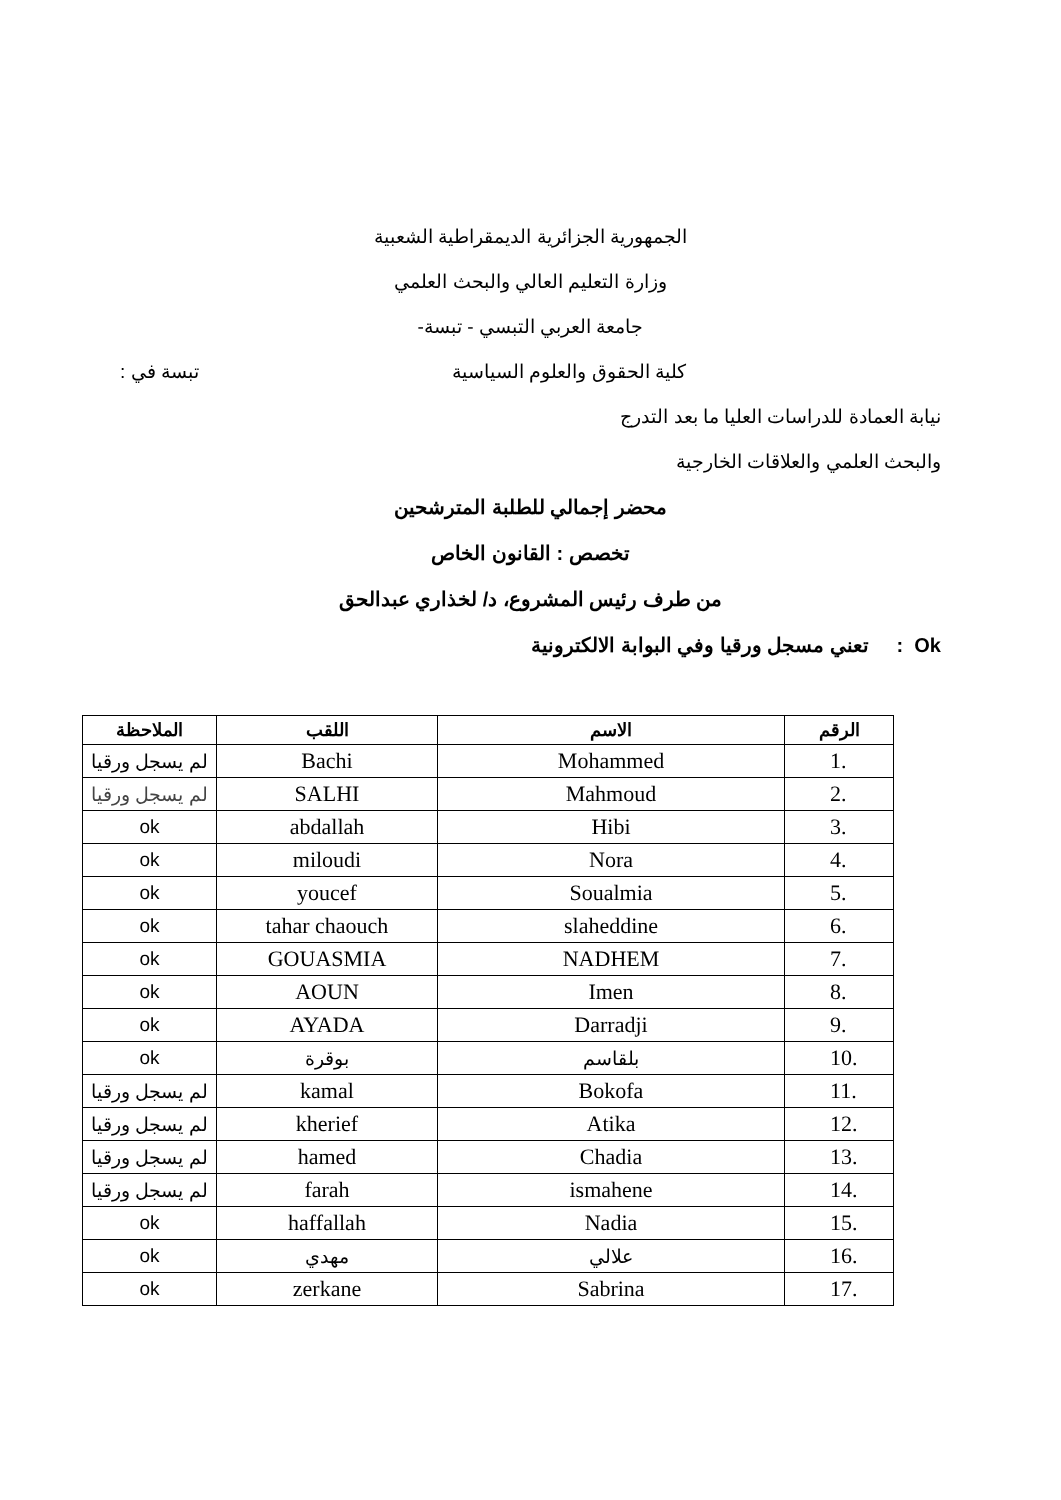الجمهورية الجزائرية الديمقراطية الشعبية
وزارة التعليم العالي والبحث العلمي
جامعة العربي التبسي - تبسة-
كلية الحقوق والعلوم السياسية تبسة في :
نيابة العمادة للدراسات العليا ما بعد التدرج
والبحث العلمي والعلاقات الخارجية
محضر إجمالي للطلبة المترشحين
تخصص : القانون الخاص
من طرف رئيس المشروع، د/ لخذاري عبدالحق
Ok : تعني مسجل ورقيا وفي البوابة الالكترونية
| الرقم | الاسم | اللقب | الملاحظة |
| --- | --- | --- | --- |
| 1. | Mohammed | Bachi | لم يسجل ورقيا |
| 2. | Mahmoud | SALHI | لم يسجل ورقيا |
| 3. | Hibi | abdallah | ok |
| 4. | Nora | miloudi | ok |
| 5. | Soualmia | youcef | ok |
| 6. | slaheddine | tahar chaouch | ok |
| 7. | NADHEM | GOUASMIA | ok |
| 8. | Imen | AOUN | ok |
| 9. | Darradji | AYADA | ok |
| 10. | بلقاسم | بوقرة | ok |
| 11. | Bokofa | kamal | لم يسجل ورقيا |
| 12. | Atika | kherief | لم يسجل ورقيا |
| 13. | Chadia | hamed | لم يسجل ورقيا |
| 14. | ismahene | farah | لم يسجل ورقيا |
| 15. | Nadia | haffallah | ok |
| 16. | علالي | مهدي | ok |
| 17. | Sabrina | zerkane | ok |